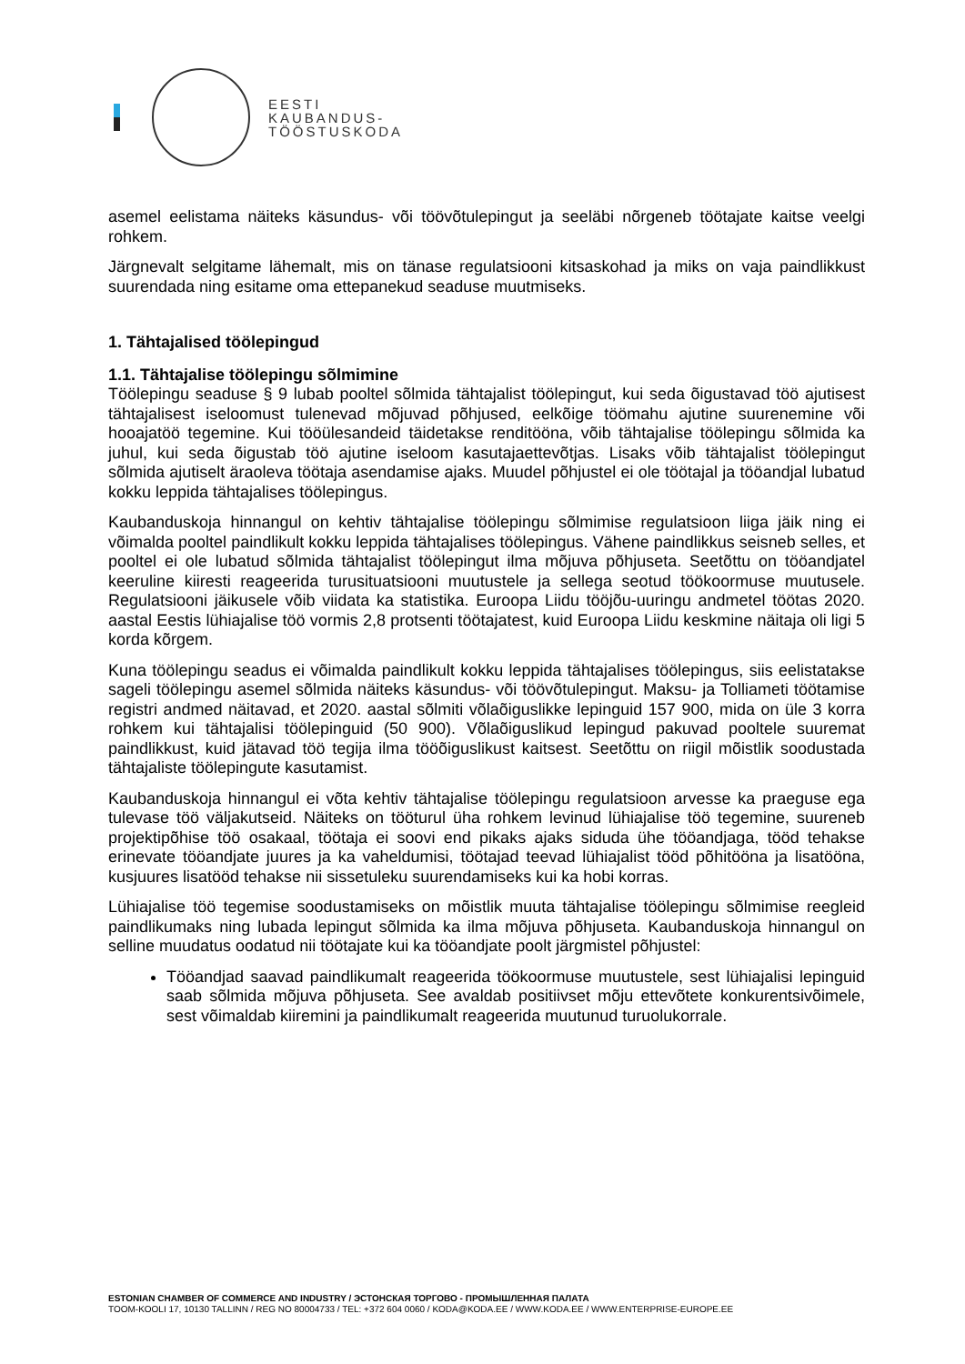EESTI
KAUBANDUS-
TÖÖSTUSKODA
asemel eelistama näiteks käsundus- või töövõtulepingut ja seeläbi nõrgeneb töötajate kaitse veelgi rohkem.
Järgnevalt selgitame lähemalt, mis on tänase regulatsiooni kitsaskohad ja miks on vaja paindlikkust suurendada ning esitame oma ettepanekud seaduse muutmiseks.
1. Tähtajalised töölepingud
1.1. Tähtajalise töölepingu sõlmimine
Töölepingu seaduse § 9 lubab pooltel sõlmida tähtajalist töölepingut, kui seda õigustavad töö ajutisest tähtajalisest iseloomust tulenevad mõjuvad põhjused, eelkõige töömahu ajutine suurenemine või hooajatöö tegemine. Kui tööülesandeid täidetakse renditööna, võib tähtajalise töölepingu sõlmida ka juhul, kui seda õigustab töö ajutine iseloom kasutajaettevõtjas. Lisaks võib tähtajalist töölepingut sõlmida ajutiselt äraoleva töötaja asendamise ajaks. Muudel põhjustel ei ole töötajal ja tööandjal lubatud kokku leppida tähtajalises töölepingus.
Kaubanduskoja hinnangul on kehtiv tähtajalise töölepingu sõlmimise regulatsioon liiga jäik ning ei võimalda pooltel paindlikult kokku leppida tähtajalises töölepingus. Vähene paindlikkus seisneb selles, et pooltel ei ole lubatud sõlmida tähtajalist töölepingut ilma mõjuva põhjuseta. Seetõttu on tööandjatel keeruline kiiresti reageerida turusituatsiooni muutustele ja sellega seotud töökoormuse muutusele. Regulatsiooni jäikusele võib viidata ka statistika. Euroopa Liidu tööjõu-uuringu andmetel töötas 2020. aastal Eestis lühiajalise töö vormis 2,8 protsenti töötajatest, kuid Euroopa Liidu keskmine näitaja oli ligi 5 korda kõrgem.
Kuna töölepingu seadus ei võimalda paindlikult kokku leppida tähtajalises töölepingus, siis eelistatakse sageli töölepingu asemel sõlmida näiteks käsundus- või töövõtulepingut. Maksu- ja Tolliameti töötamise registri andmed näitavad, et 2020. aastal sõlmiti võlaõiguslikke lepinguid 157 900, mida on üle 3 korra rohkem kui tähtajalisi töölepinguid (50 900). Võlaõiguslikud lepingud pakuvad pooltele suuremat paindlikkust, kuid jätavad töö tegija ilma tööõiguslikust kaitsest. Seetõttu on riigil mõistlik soodustada tähtajaliste töölepingute kasutamist.
Kaubanduskoja hinnangul ei võta kehtiv tähtajalise töölepingu regulatsioon arvesse ka praeguse ega tulevase töö väljakutseid. Näiteks on tööturul üha rohkem levinud lühiajalise töö tegemine, suureneb projektipõhise töö osakaal, töötaja ei soovi end pikaks ajaks siduda ühe tööandjaga, tööd tehakse erinevate tööandjate juures ja ka vaheldumisi, töötajad teevad lühiajalist tööd põhitööna ja lisatööna, kusjuures lisatööd tehakse nii sissetuleku suurendamiseks kui ka hobi korras.
Lühiajalise töö tegemise soodustamiseks on mõistlik muuta tähtajalise töölepingu sõlmimise reegleid paindlikumaks ning lubada lepingut sõlmida ka ilma mõjuva põhjuseta. Kaubanduskoja hinnangul on selline muudatus oodatud nii töötajate kui ka tööandjate poolt järgmistel põhjustel:
Tööandjad saavad paindlikumalt reageerida töökoormuse muutustele, sest lühiajalisi lepinguid saab sõlmida mõjuva põhjuseta. See avaldab positiivset mõju ettevõtete konkurentsivõimele, sest võimaldab kiiremini ja paindlikumalt reageerida muutunud turuolukorrale.
ESTONIAN CHAMBER OF COMMERCE AND INDUSTRY / ЭСТОНСКАЯ ТОРГОВО - ПРОМЫШЛЕННАЯ ПАЛАТА
TOOM-KOOLI 17, 10130 TALLINN / REG NO 80004733 / TEL: +372 604 0060 / KODA@KODA.EE / WWW.KODA.EE / WWW.ENTERPRISE-EUROPE.EE